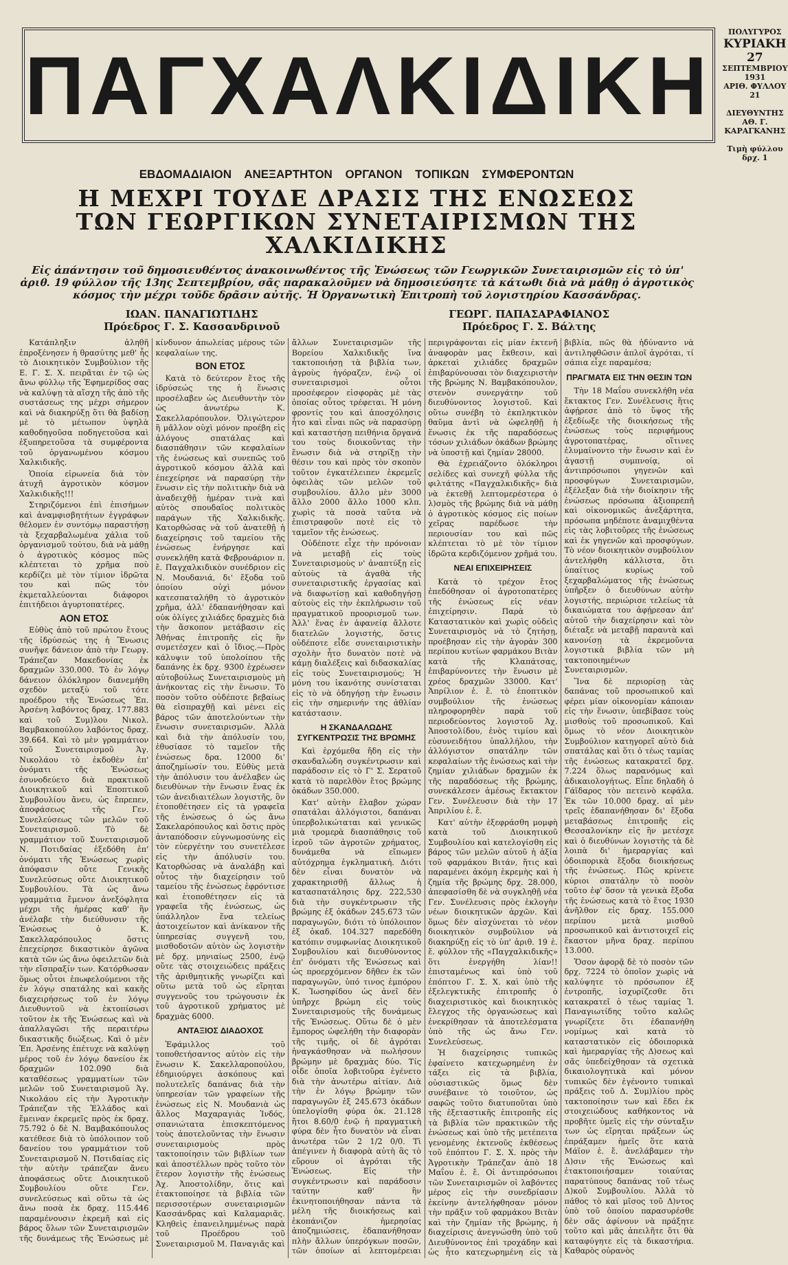ΠΑΓΧΑΛΚΙΔΙΚΗ
ΠΟΛΥΓΥΡΟΣ
ΚΥΡΙΑΚΗ
27
ΣΕΠΤΕΜΒΡΙΟΥ 1931
ΑΡΙΘ. ΦΥΛΛΟΥ 21
ΔΙΕΥΘΥΝΤΗΣ
ΑΘ. Γ. ΚΑΡΑΓΚΑΝΗΣ
Τιμὴ φύλλου δρχ. 1
ΕΒΔΟΜΑΔΙΑΙΟΝ ΑΝΕΞΑΡΤΗΤΟΝ ΟΡΓΑΝΟΝ ΤΟΠΙΚΩΝ ΣΥΜΦΕΡΟΝΤΩΝ
Η ΜΕΧΡΙ ΤΟΥΔΕ ΔΡΑΣΙΣ ΤΗΣ ΕΝΩΣΕΩΣ
ΤΩΝ ΓΕΩΡΓΙΚΩΝ ΣΥΝΕΤΑΙΡΙΣΜΩΝ ΤΗΣ ΧΑΛΚΙΔΙΚΗΣ
Εἰς ἀπάντησιν τοῦ δημοσιευθέντος ἀνακοινωθέντος τῆς Ἑνώσεως τῶν Γεωργικῶν Συνεταιρισμῶν εἰς τὸ ὑπ' ἀριθ. 19 φύλλον τῆς 13ης Σεπτεμβρίου, σᾶς παρακαλοῦμεν νὰ δημοσιεύσητε τὰ κάτωθι διὰ νὰ μάθῃ ὁ ἀγροτικὸς κόσμος τὴν μέχρι τοῦδε δρᾶσιν αὐτῆς. Ἡ Ὀργανωτικὴ Ἐπιτροπὴ τοῦ λογιστηρίου Κασσάνδρας.
ΙΩΑΝ. ΠΑΝΑΓΙΩΤΙΔΗΣ
Πρόεδρος Γ. Σ. Κασσανδρινοῦ
ΓΕΩΡΓ. ΠΑΠΑΣΑΡΑΦΙΑΝΟΣ
Πρόεδρος Γ. Σ. Βάλτης
Κατάπληξιν ἀληθῆ ἐπροξένησεν ἡ θρασύτης μεθ' ἧς τὸ Διοικητικὸν Συμβούλιον τῆς Ε. Γ. Σ. Χ. πειρᾶται ἐν τῷ ὡς ἄνω φύλλῳ τῆς Ἐφημερίδος σας νὰ καλύψῃ τὰ αἴσχη τῆς ἀπὸ τῆς συστάσεως της μέχρι σήμερον καὶ νὰ διακηρύξῃ ὅτι θὰ βαδίσῃ μὲ τὸ μέτωπον ὑψηλὰ καθοδηγοῦσα ποδηγετοῦσα καὶ ἐξυπηρετοῦσα τὰ συμφέροντα τοῦ ὀργανωμένου κόσμου Χαλκιδικῆς.
Ὁποία εἰρωνεία διὰ τὸν ἀτυχῆ ἀγροτικὸν κόσμον Χαλκιδικῆς!!!
Στηριζόμενοι ἐπὶ ἐπισήμων καὶ ἀναμφισβητήτων ἐγγράφων θέλομεν ἐν συντόμῳ παραστήσῃ τὰ ξεχαρβαλωμένα χάλια τοῦ ὀργανισμοῦ τούτου, διὰ νὰ μάθῃ ὁ ἀγροτικὸς κόσμος πῶς κλέπτεται τὸ χρῆμα ποὺ κερδίζει μὲ τὸν τίμιον ἱδρῶτα του καὶ πῶς τὸν ἐκμεταλλεύονται διάφοροι ἐπιτήδειοι ἀγυρτοπατέρες.
ΑΟΝ ΕΤΟΣ
Εὐθὺς ἀπὸ τοῦ πρώτου ἔτους τῆς ἱδρύσεώς της ἡ Ἕνωσις συνῆψε δάνειον ἀπὸ τὴν Γεωργ. Τράπεζαν Μακεδονίας ἐκ δραχμῶν 330.000. Τὸ ἐν λόγῳ δάνειον ὁλόκληρον διανεμήθη σχεδὸν μεταξὺ τοῦ τότε προέδρου τῆς Ἑνώσεως Ἐπ. Ἀρσένη λαβόντος δραχ. 177.883 καὶ τοῦ Συμ)λου Νικολ. Βαμβακοπούλου λαβόντος δραχ. 39.664. Καὶ τὸ μὲν γραμμάτιον τοῦ Συνεταιρισμοῦ Ἁγ. Νικολάου τὸ ἐκδοθὲν ἐπ' ὀνόματι τῆς Ἑνώσεως ἐσυνοδεύετο διὰ πρακτικοῦ Διοικητικοῦ καὶ Ἐποπτικοῦ Συμβουλίου ἄνευ, ὡς ἔπρεπεν, ἀποφάσεως τῆς Γεν. Συνελεύσεως τῶν μελῶν τοῦ Συνεταιρισμοῦ. Τὸ δὲ γραμμάτιον τοῦ Συνεταιρισμοῦ Ν. Ποτιδαίας ἐξεδόθη ἐπ' ὀνόματι τῆς Ἑνώσεως χωρὶς ἀπόφασιν οὔτε Γενικῆς Συνελεύσεως οὔτε Διοικητικοῦ Συμβουλίου. Τὰ ὡς ἄνω γραμμάτια ἔμενον ἀνεξόφλητα μέχρι τῆς ἡμέρας καθ' ἣν ἀνέλαβε τὴν διεύθυνσιν τῆς Ἑνώσεως ὁ Κ. Σακελλαρόπουλος ὅστις ἐπεχείρησε δικαστικὸν ἀγῶνα κατὰ τῶν ὡς ἄνω ὀφειλετῶν διὰ τὴν εἴσπραξίν των. Κατόρθωσαν ὅμως οὗτοι ἐπωφελούμενοι τῆς ἐν λόγῳ σπατάλης καὶ κακῆς διαχειρήσεως τοῦ ἐν λόγῳ Διευθυντοῦ νὰ ἐκτοπίσωσι τοῦτον ἐκ τῆς Ἑνώσεως καὶ νὰ ἀπαλλαγῶσι τῆς περαιτέρω δικαστικῆς διώξεως. Καὶ ὁ μὲν Ἐπ. Ἀρσένης ἐπέτυχε νὰ καλύψῃ μέρος τοῦ ἐν λόγῳ δανείου ἐκ δραχμῶν 102.090 διὰ καταθέσεως γραμματίων τῶν μελῶν τοῦ Συνεταιρισμοῦ Ἁγ. Νικολάου εἰς τὴν Ἀγροτικὴν Τράπεζαν τῆς Ἑλλάδος καὶ ἔμειναν ἐκρεμεῖς πρὸς ἐκ δραχ. 75.792 ὁ δὲ Ν. Βαμβακόπουλος κατέθεσε διὰ τὸ ὑπόλοιπον τοῦ δανείου του γραμμάτιον τοῦ Συνεταιρισμοῦ Ν. Ποτιδαίας εἰς τὴν αὐτὴν τράπεζαν ἄνευ ἀποφάσεως οὔτε Διοικητικοῦ Συμβουλίου οὔτε Γεν. συνελεύσεως καὶ οὕτω τὰ ὡς ἄνω ποσὰ ἐκ δραχ. 115.446 παραμένουσιν ἐκρεμῆ καὶ εἰς βάρος ὅλων τῶν Συνεταιρισμῶν τῆς δυνάμεως τῆς Ἑνώσεως μὲ κίνδυνον ἀπωλείας μέρους τῶν κεφαλαίων της.
ΒΟΝ ΕΤΟΣ
Κατὰ τὸ δεύτερον ἔτος τῆς ἱδρύσεώς της ἡ ἕνωσις προσέλαβεν ὡς Διευθυντὴν τὸν ὡς ἀνωτέρω Κ. Σακελλαρόπουλον. Ὀλιγώτερον ἢ μᾶλλον οὐχὶ μόνον προέβη εἰς ἀλόγους σπατάλας καὶ διασπάθησιν τῶν κεφαλαίων τῆς ἑνώσεως καὶ συνεπῶς τοῦ ἀγροτικοῦ κόσμου ἀλλὰ καὶ ἐπεχείρησε νὰ παρασύρῃ τὴν ἕνωσιν εἰς τὴν πολιτικὴν διὰ νὰ ἀναδειχθῇ ἡμέραν τινὰ καὶ αὐτὸς σπουδαῖος πολιτικὸς παράγων τῆς Χαλκιδικῆς. Κατορθώσας νὰ τοῦ ἀνατεθῇ ἡ διαχείρησις τοῦ ταμείου τῆς ἑνώσεως ἐνήργησε καὶ συνεκλήθη κατὰ Φεβρουάριον π. ἔ. Παγχαλκιδικὸν συνέδριον εἰς Ν. Μουδανιά, δι' ἔξοδα τοῦ ὁποίου οὐχὶ μόνον κατεσπαταλήθη τὸ ἀγροτικὸν χρῆμα, ἀλλ' ἐδαπανήθησαν καὶ οὐκ ὀλίγες χιλιάδες δραχμὲς διὰ τὴν ἄσκοπον μετάβασιν εἰς Ἀθήνας ἐπιτροπῆς εἰς ἣν συμετέσχεν καὶ ὁ ἴδιος.—Πρὸς κάλυψιν τοῦ ὑπολοίπου τῆς δαπάνης ἐκ δρχ. 9300 ἐχρέωσεν αὐτοβούλως Συνεταιρισμοὺς μὴ ἀνήκοντας εἰς τὴν ἕνωσιν. Τὸ ποσὸν τοῦτο οὐδέποτε βεβαίως θὰ εἰσπραχθῇ καὶ μένει εἰς βάρος τῶν ἀποτελούντων τὴν ἕνωσιν συνεταιρισμῶν. Ἀλλὰ καὶ διὰ τὴν ἀπόλυσίν του, ἐθυσίασε τὸ ταμεῖον τῆς ἑνώσεως δρα. 12000 δι' ἀποζημίωσίν του. Εὐθὺς μετὰ τὴν ἀπόλυσιν του ἀνέλαβεν ὡς διευθύνων τὴν ἕνωσιν ἕνας ἐκ τῶν ἀνειδιαιτέλων λογιστῆς, ὃν ἐτοποθέτησεν εἰς τὰ γραφεῖα τῆς ἑνώσεως ὁ ὡς ἄνω Σακελαρόπουλος καὶ ὅστις πρὸς ἀνταπόδοσιν εὐγνωμοσύνης εἰς τὸν εὐεργέτην του συνετέλεσε εἰς τὴν ἀπόλυσίν του. Κατορθώσας νὰ ἀναλάβῃ καὶ οὗτος τὴν διαχείρησιν τοῦ ταμείου τῆς ἑνώσεως ἐφρόντισε καὶ ἐτοποθέτησεν εἰς τὰ γραφεῖα τῆς ἑνώσεως, ὡς ὑπάλληλον ἕνα τελείως ἀστοιχείωτον καὶ ἀνίκανον τῆς ὑπηρεσίας συγγενῆ του, μισθοδοτῶν αὐτὸν ὡς λογιστὴν μὲ δρχ. μηνιαίως 2500, ἐνῷ οὔτε τὰς στοιχειώδεις πράξεις τῆς ἀριθμητικῆς γνωρίζει καὶ οὕτω μετὰ τοῦ ὡς εἴρηται συγγενοῦς του τρώγουσιν ἐκ τοῦ ἀγροτικοῦ χρήματος μὲ δραχμὰς 6000.
ΑΝΤΑΞΙΟΣ ΔΙΑΔΟΧΟΣ
Ἐφάμιλλος τοῦ τοποθετήσαντος αὐτὸν εἰς τὴν ἕνωσιν Κ. Σακελλαροπούλου, ἐδημιούργει ἀσκόπους καὶ πολυτελεῖς δαπάνας διὰ τὴν ὑπηρεσίαν τῶν γραφείων τῆς ἑνώσεως εἰς Ν. Μουδανιὰ ὡς ἄλλος Μαχαραγιὰς Ἰνδός, σπανιώτατα ἐπισκεπτόμενος τοὺς ἀποτελοῦντας τὴν ἕνωσιν συνεταιρισμοὺς πρὸς τακτοποίησιν τῶν βιβλίων των καὶ ἀποστέλλων πρὸς τοῦτο τὸν ἕτερον λογιστὴν τῆς ἑνώσεως Ἀχ. Ἀποστολίδην, ὅτις καὶ ἐτακτοποίησε τὰ βιβλία τῶν περισσοτέρων συνεταιρισμῶν Κασσάνδρας καὶ Καλαμαριᾶς. Κληθεὶς ἐπανειλημμένως παρὰ τοῦ Προέδρου τοῦ Συνεταιρισμοῦ Μ. Παναγιᾶς καὶ ἄλλων Συνεταιρισμῶν τῆς Βορείου Χαλκιδικῆς ἵνα τακτοποιήσῃ τὰ βιβλία των, ἀγροὺς ἠγόραζεν, ἐνῷ οἱ συνεταιρισμοὶ οὗτοι προσέφερον εἰσφορὰς μὲ τὰς ὁποίας οὗτος τρέφεται. Ἡ μόνη φροντίς του καὶ ἀποσχόλησις ἦτο καὶ εἶναι πῶς νὰ παρασύρῃ καὶ καταστήσῃ πειθήνια ὄργανά του τοὺς διοικοῦντας τὴν ἕνωσιν διὰ νὰ στηρίξῃ τὴν θέσιν του καὶ πρὸς τὸν σκοπὸν τοῦτον ἐγκατέλειπεν ἐκρεμεῖς ὀφειλὰς τῶν μελῶν τοῦ συμβουλίου. ἄλλο μὲν 3000 ἄλλο 2000 ἄλλο 1000 κλπ. χωρὶς τὰ ποσὰ ταῦτα νὰ ἐπιστραφοῦν ποτὲ εἰς τὸ ταμεῖον τῆς ἑνώσεως.
Οὐδέποτε εἶχε τὴν πρόνοιαν νὰ μεταβῇ εἰς τοὺς Συνεταιρισμοὺς ν' ἀναπτύξῃ εἰς αὐτοὺς τὰ ἀγαθὰ τῆς συνεταιριστικῆς ἐργασίας καὶ νὰ διαφωτίσῃ καὶ καθοδηγήσῃ αὐτοὺς εἰς τὴν ἐκπλήρωσιν τοῦ πραγματικοῦ προορισμοῦ των. Ἀλλ' ἕνας ἐν ἀφανείᾳ ἄλλοτε διατελῶν λογιστής, ὅστις οὐδέποτε εἶδε συνεταιριστικὴν σχολὴν ἦτο δυνατὸν ποτὲ νὰ κάμῃ διαλέξεις καὶ διδασκαλίας εἰς τοὺς Συνεταιρισμούς; Ἡ μόνη του ἱκανότης συνίσταται εἰς τὸ νὰ ὁδηγήσῃ τὴν ἕνωσιν εἰς τὴν σημερινήν της ἀθλίαν κατάστασιν.
Η ΣΚΑΝΔΑΛΩΔΗΣ ΣΥΓΚΕΝΤΡΩΣΙΣ ΤΗΣ ΒΡΩΜΗΣ
Καὶ ἐρχόμεθα ἤδη εἰς τὴν σκανδαλώδη συγκέντρωσιν καὶ παράδοσιν εἰς τὸ Γ' Σ. Σερατοῦ κατὰ τὸ παρελθὸν ἔτος βρώμης ὀκάδων 350.000.
Κατ' αὐτὴν ἔλαβον χώραν σπατάλαι ἀλλόγιστοι, δαπάναι ὑπερβολικώταται καὶ γενικῶς μιὰ τρομερὰ διασπάθησις τοῦ ἱεροῦ τῶν ἀγροτῶν χρήματος, δυνάμεθα νὰ εἴπωμεν αὐτόχρημα ἐγκληματική. Διότι δὲν εἶναι δυνατὸν νὰ χαρακτηρισθῇ ἄλλως ἡ κατασπατάλησις δρχ. 222,530 διὰ τὴν συγκέντρωσιν τῆς βρώμης ἐξ ὀκάδων 245.673 τῶν παραγωγῶν, διότι τὸ ὑπόλοιπον ἐξ ὀκαδ. 104.327 παρεδόθη κατόπιν συμφωνίας Διοικητικοῦ Συμβουλίου καὶ διευθύνοντος ἐπ' ὀνόματι τῆς Ἑνώσεως καὶ ὡς προερχόμενον δῆθεν ἐκ τῶν παραγωγῶν, ὑπό τινος ἐμπόρου Κ. Ἰωσηφίδου ὡς ἀνεῖ δὲν ὑπῆρχε βρώμη εἰς τοὺς Συνεταιρισμοὺς τῆς δυνάμεως τῆς Ἑνώσεως. Οὕτω δὲ ὁ μὲν ἔμπορος ὠφελήθη τὴν διαφορὰν τῆς τιμῆς, οἱ δὲ ἀγρόται ἠναγκάσθησαν νὰ πωλήσουν βρώμην μὲ δραχμὰς δύο. Τίς οἶδε ὁποῖα λοβιτοῦρα ἐγένετο διὰ τὴν ἀνωτέρω αἰτίαν. Διὰ τὴν ἐν λόγῳ βρώμην τῶν παραγωγῶν ἐξ 245.673 ὀκάδων ὑπελογίσθη φύρα ὀκ. 21.128 ἤτοι 8.60/0 ἐνῷ ἡ πραγματικὴ φύρα δὲν ἦτο δυνατὸν νὰ εἶναι ἀνωτέρα τῶν 2 1/2 0/0. Τὶ ἀπέγινεν ἡ διαφορὰ αὐτὴ ἂς τὸ εὕρουν οἱ ἀγρόται τῆς Ἑνώσεως. Εἰς τὴν συγκέντρωσιν καὶ παράδοσιν ταύτην καθ' ἣν ἐκινητοποιήθησαν πάντα τὰ μέλη τῆς διοικήσεως καὶ ἐκοπάνιζον ἡμερησίας ἀποζημιώσεις, ἐδαπανήθησαν πλὴν ἄλλων ὑπερόγκων ποσῶν, τῶν ὁποίων αἱ λεπτομέρειαι περιγράφονται εἰς μίαν ἐκτενῆ ἀναφορὰν μας ἔκθεσιν, καὶ ἀρκεταὶ χιλιάδες δραχμῶν ἐπιβαρύνουσαι τὸν διαχειριστὴν τῆς βρώμης Ν. Βαμβακόπουλον, στενὸν συνεργάτην τοῦ διευθύνοντος λογιστοῦ. Καὶ οὕτω συνέβη τὸ ἐκπληκτικὸν θαῦμα ἀντὶ νὰ ὠφεληθῇ ἡ ἕνωσις ἐκ τῆς παραδόσεως τόσων χιλιάδων ὀκάδων βρώμης νὰ ὑποστῇ καὶ ζημίαν 28000.
Θὰ ἐχρειάζοντο ὁλόκληροι σελίδες καὶ συνεχῆ φύλλα τῆς φιλτάτης «Παγχαλκιδικῆς» διὰ νὰ ἐκτεθῇ λεπτομερέστερα ὁ λ)σμὸς τῆς βρώμης διὰ νὰ μάθῃ ὁ ἀγροτικὸς κόσμος εἰς ποίων χεῖρας παρέδωσε τὴν περιουσίαν του καὶ πῶς κλέπτεται τὸ μὲ τὸν τίμιον ἱδρῶτα κερδιζόμενον χρῆμά του.
ΝΕΑΙ ΕΠΙΧΕΙΡΗΣΕΙΣ
Κατὰ τὸ τρέχον ἔτος ἐπεδόθησαν οἱ ἀγροτοπατέρες τῆς ἑνώσεως εἰς νέαν ἐπιχείρησιν. Παρὰ τὸ Καταστατικὸν καὶ χωρὶς οὐδεὶς Συνεταιρισμὸς νὰ τὸ ζητήσῃ, προέβησαν εἰς τὴν ἀγορὰν 300 περίπου κυτίων φαρμάκου Βιτὰν κατὰ τῆς Κλαπάτσας, ἐπιβαρύνοντες τὴν ἕνωσιν μὲ χρέος δραχμῶν 33000. Κατ' Ἀπρίλιον ἐ. ἔ. τὸ ἐποπτικὸν συμβούλιον τῆς ἑνώσεως πληροφορηθὲν παρὰ τοῦ περιοδεύοντος λογιστοῦ Ἀχ. Ἀποστολίδου, ἑνὸς τιμίου καὶ εὐσυνειδήτου ὑπαλλήλου, τὴν ἀλλόγιστον σπατάλην τῶν κεφαλαίων τῆς ἑνώσεως καὶ τὴν ζημίαν χιλιάδων δραχμῶν ἐκ τῆς παραδόσεως τῆς βρώμης, συνεκάλεσεν ἀμέσως ἔκτακτον Γεν. Συνέλευσιν διὰ τὴν 17 Ἀπριλίου ἐ. ἔ.
Κατ' αὐτὴν ἐξεφράσθη μομφὴ κατὰ τοῦ Διοικητικοῦ Συμβουλίου καὶ κατελογίσθη εἰς βάρος τῶν μελῶν αὐτοῦ ἡ ἀξία τοῦ φαρμάκου Βιτάν, ἥτις καὶ παραμένει ἀκόμη ἐκρεμὴς καὶ ἡ ζημία τῆς βρώμης δρχ. 28.000, ἀπεφασίσθη δὲ νὰ συγκληθῇ νέα Γεν. Συνέλευσις πρὸς ἐκλογὴν νέων διοικητικῶν ἀρχῶν. Καὶ ὅμως δὲν αἰσχύνεται τὸ νέον διοικητικὸν συμβούλιον νὰ διακηρύξῃ εἰς τὸ ὑπ' ἀριθ. 19 ἐ. ἔ. φύλλον τῆς «Παγχαλκιδικῆς» ὅτι ἐνεργήθη λίαν!! ἐπισταμένως καὶ ὑπὸ τοῦ ἐπόπτου Γ. Σ. Χ. καὶ ὑπὸ τῆς ἐξελεγκτικῆς ἐπιτροπῆς ὁ διαχειριστικὸς καὶ διοικητικὸς ἔλεγχος τῆς ὀργανώσεως καὶ ἐνεκρίθησαν τὰ ἀποτελέσματα ὑπὸ τῆς ὡς ἄνω Γεν. Συνελεύσεως.
Ἡ διαχείρησις τυπικῶς ἐφαίνετο κατεχωρημένη ἐν τάξει εἰς τὰ βιβλία, οὐσιαστικῶς ὅμως δὲν συνέβαινε τὸ τοιοῦτον, ὡς σαφῶς τοῦτο διατυποῦται ὑπὸ τῆς ἐξεταστικῆς ἐπιτροπῆς εἰς τὰ βιβλία τῶν πρακτικῶν τῆς ἑνώσεως καὶ ὑπὸ τῆς μετέπειτα γενομένης ἐκτενοῦς ἐκθέσεως τοῦ ἐπόπτου Γ. Σ. Χ. πρὸς τὴν Ἀγροτικὴν Τράπεζαν ἀπὸ 18 Μαΐου ἐ. ἔ. Οἱ ἀντιπρόσωποι τῶν Συνεταιρισμῶν οἱ λαβόντες μέρος εἰς τὴν συνεδρίασιν ἐκείνην ἀντελήφθησαν μόνον τὴν πρᾶξιν τοῦ φαρμάκου Βιτὰν καὶ τὴν ζημίαν τῆς βρώμης, ἡ διαχείρισις ἀνεγνώσθη ὑπὸ τοῦ Διευθύνοντος ἐπὶ τροχάδην καὶ ὡς ἦτο κατεχωρημένη εἰς τὰ βιβλία, πῶς θὰ ἠδύναντο νὰ ἀντιληφθῶσιν ἁπλοῖ ἀγρόται, τί σάπια εἶχε παραμέσα;
ΠΡΑΓΜΑΤΑ ΕΙΣ ΤΗΝ ΘΕΣΙΝ ΤΩΝ
Τὴν 18 Μαΐου συνεκλήθη νέα ἔκτακτος Γεν. Συνέλευσις ἥτις ἀφῄρεσε ἀπὸ τὸ ὕψος τῆς ἐξεδίωξε τῆς διοικήσεως τῆς ἑνώσεως τοὺς περιφήμους ἀγροτοπατέρας, οἵτινες ἐλυμαίνοντο τὴν ἕνωσιν καὶ ἐν ἀγαστῇ συμπνοίᾳ, οἱ ἀντιπρόσωποι γηγενῶν καὶ προσφύγων Συνεταιρισμῶν, ἐξέλεξαν διὰ τὴν διοίκησιν τῆς ἑνώσεως πρόσωπα ἀξιοπρεπῆ καὶ οἰκονομικῶς ἀνεξάρτητα, πρόσωπα μηδέποτε ἀναμιχθέντα εἰς τὰς λοβιτοῦρες τῆς ἑνώσεως καὶ ἐκ γηγενῶν καὶ προσφύγων. Τὸ νέον διοικητικὸν συμβούλιον ἀντελήφθη κάλλιστα, ὅτι ὑπαίτιος κυρίως τοῦ ξεχαρβαλώματος τῆς ἑνώσεως ὑπῆρξεν ὁ διευθύνων αὐτὴν λογιστής, περιώρισε τελείως τὰ δικαιώματα του ἀφῄρεσαν ἀπ' αὐτοῦ τὴν διαχείρησιν καὶ τὸν διέταξε νὰ μεταβῇ παραυτὰ καὶ κανονίσῃ τὰ ἐκρεμοῦντα λογιστικὰ βιβλία τῶν μὴ τακτοποιημένων Συνεταιρισμῶν.
Ἵνα δὲ περιορίσῃ τὰς δαπάνας τοῦ προσωπικοῦ καὶ φέρει μίαν οἰκονομίαν κάποιαν εἰς τὴν ἕνωσιν, ὑπεβίβασε τοὺς μισθοὺς τοῦ προσωπικοῦ. Καὶ ὅμως τὸ νέον Διοικητικὸν Συμβούλιον κατηγορεῖ αὐτὸ διὰ σπατάλας καὶ ὅτι ὁ τέως ταμίας τῆς ἑνώσεως κατακρατεῖ δρχ. 7.224 ὅλως παρανόμως καὶ ἀδικαιολογήτως. Εἶπε δηλαδὴ ὁ Γάϊδαρος τὸν πετεινὸ κεφάλα. Ἐκ τῶν 10.000 δραχ. αἱ μὲν τρεῖς ἐδαπανήθησαν δι' ἔξοδα μεταβάσεως ἐπιτροπῆς εἰς Θεσσαλονίκην εἰς ἣν μετέσχε καὶ ὁ διευθύνων λογιστὴς τὰ δὲ λοιπὰ δι' ἡμεραργίας καὶ ὁδοιπορικὰ ἔξοδα διοικήσεως τῆς ἑνώσεως. Πῶς κρίνετε κύριοι σπατάλην τὸ ποσὸν τοῦτο ἐφ' ὅσον τὰ γενικὰ ἔξοδα τῆς ἑνώσεως κατὰ τὸ ἔτος 1930 ἀνῆλθον εἰς δραχ. 155.000 περίπου μετὰ μισθοῦ προσωπικοῦ καὶ ἀντιστοιχεῖ εἰς ἕκαστον μῆνα δραχ. περίπου 13.000.
Ὅσον ἀφορᾷ δὲ τὸ ποσὸν τῶν δρχ. 7224 τὸ ὁποῖον χωρὶς νὰ καλύψητε τὸ πρόσωπον ἐξ ἐντροπῆς, ἰσχυρίζεσθε ὅτι κατακρατεῖ ὁ τέως ταμίας Ἰ. Παναγιωτίδης τοῦτο καλῶς γνωρίζετε ὅτι ἐδαπανήθη νομίμως καὶ κατὰ τὸ καταστατικὸν εἰς ὁδοιπορικὰ καὶ ἡμεραργίας τῆς Δ)σεως καὶ σᾶς ὑπεδείχθησαν τὰ σχετικὰ δικαιολογητικὰ καὶ μόνον τυπικῶς δὲν ἐγένοντο τυπικαὶ πράξεις τοῦ Δ. Συμ)λίου πρὸς τακτοποίησιν των καὶ ἔδει ἐκ στοιχειώδους καθήκοντος νὰ προβῆτε ὑμεῖς εἰς τὴν σύνταξιν των ὡς εἴρηται πράξεων ὡς ἐπράξαμεν ἡμεῖς ὅτε κατὰ Μάϊον ἐ. ἔ. ἀνελάβαμεν τὴν Δ)σιν τῆς Ἑνώσεως καὶ ἐτακτοποιήσαμεν τοιαύτας παρατύπους δαπάνας τοῦ τέως Δ)κοῦ Συμβουλίου. Ἀλλὰ τὸ πάθος τὸ καὶ μῖσος τοῦ Δ)ντος ὑπὸ τοῦ ὁποίου παρασυρέσθε δὲν σᾶς ἀφίνουν νὰ πράξητε τοῦτο καὶ μᾶς ἀπειλῆτε ὅτι θὰ καταφύγητε εἰς τὰ δικαστήρια. Καθαρὸς οὐρανὸς